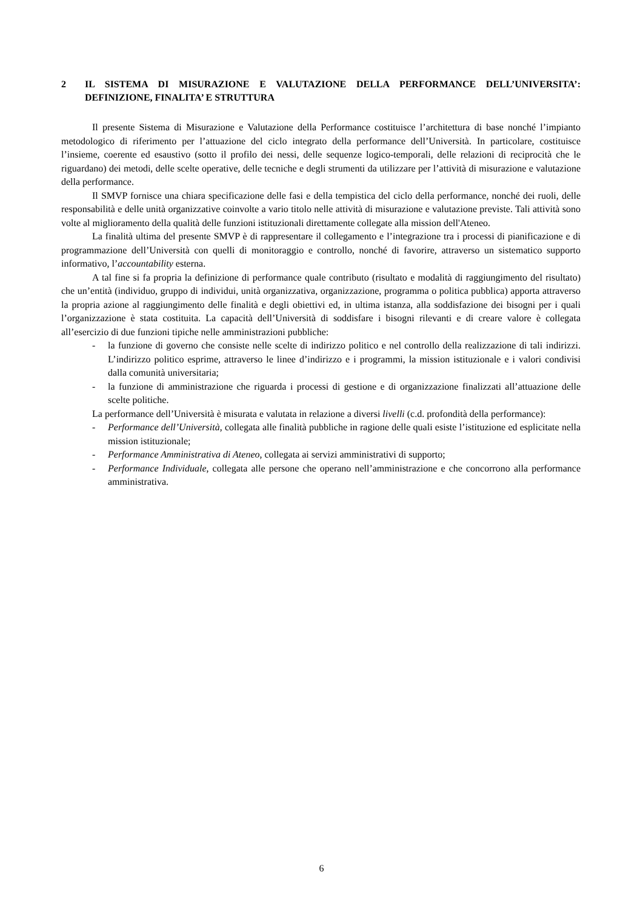2 IL SISTEMA DI MISURAZIONE E VALUTAZIONE DELLA PERFORMANCE DELL’UNIVERSITA’: DEFINIZIONE, FINALITA’ E STRUTTURA
Il presente Sistema di Misurazione e Valutazione della Performance costituisce l’architettura di base nonché l’impianto metodologico di riferimento per l’attuazione del ciclo integrato della performance dell’Università. In particolare, costituisce l’insieme, coerente ed esaustivo (sotto il profilo dei nessi, delle sequenze logico-temporali, delle relazioni di reciprocità che le riguardano) dei metodi, delle scelte operative, delle tecniche e degli strumenti da utilizzare per l’attività di misurazione e valutazione della performance.
Il SMVP fornisce una chiara specificazione delle fasi e della tempistica del ciclo della performance, nonché dei ruoli, delle responsabilità e delle unità organizzative coinvolte a vario titolo nelle attività di misurazione e valutazione previste. Tali attività sono volte al miglioramento della qualità delle funzioni istituzionali direttamente collegate alla mission dell'Ateneo.
La finalità ultima del presente SMVP è di rappresentare il collegamento e l’integrazione tra i processi di pianificazione e di programmazione dell’Università con quelli di monitoraggio e controllo, nonché di favorire, attraverso un sistematico supporto informativo, l’accountability esterna.
A tal fine si fa propria la definizione di performance quale contributo (risultato e modalità di raggiungimento del risultato) che un’entità (individuo, gruppo di individui, unità organizzativa, organizzazione, programma o politica pubblica) apporta attraverso la propria azione al raggiungimento delle finalità e degli obiettivi ed, in ultima istanza, alla soddisfazione dei bisogni per i quali l’organizzazione è stata costituita. La capacità dell’Università di soddisfare i bisogni rilevanti e di creare valore è collegata all’esercizio di due funzioni tipiche nelle amministrazioni pubbliche:
- la funzione di governo che consiste nelle scelte di indirizzo politico e nel controllo della realizzazione di tali indirizzi. L’indirizzo politico esprime, attraverso le linee d’indirizzo e i programmi, la mission istituzionale e i valori condivisi dalla comunità universitaria;
- la funzione di amministrazione che riguarda i processi di gestione e di organizzazione finalizzati all’attuazione delle scelte politiche.
La performance dell’Università è misurata e valutata in relazione a diversi livelli (c.d. profondità della performance):
- Performance dell’Università, collegata alle finalità pubbliche in ragione delle quali esiste l’istituzione ed esplicitate nella mission istituzionale;
- Performance Amministrativa di Ateneo, collegata ai servizi amministrativi di supporto;
- Performance Individuale, collegata alle persone che operano nell’amministrazione e che concorrono alla performance amministrativa.
6